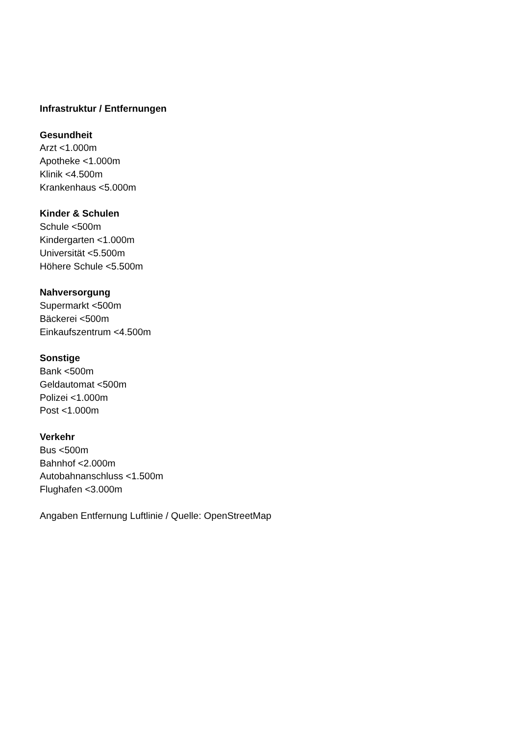Infrastruktur / Entfernungen
Gesundheit
Arzt <1.000m
Apotheke <1.000m
Klinik <4.500m
Krankenhaus <5.000m
Kinder & Schulen
Schule <500m
Kindergarten <1.000m
Universität <5.500m
Höhere Schule <5.500m
Nahversorgung
Supermarkt <500m
Bäckerei <500m
Einkaufszentrum <4.500m
Sonstige
Bank <500m
Geldautomat <500m
Polizei <1.000m
Post <1.000m
Verkehr
Bus <500m
Bahnhof <2.000m
Autobahnanschluss <1.500m
Flughafen <3.000m
Angaben Entfernung Luftlinie / Quelle: OpenStreetMap